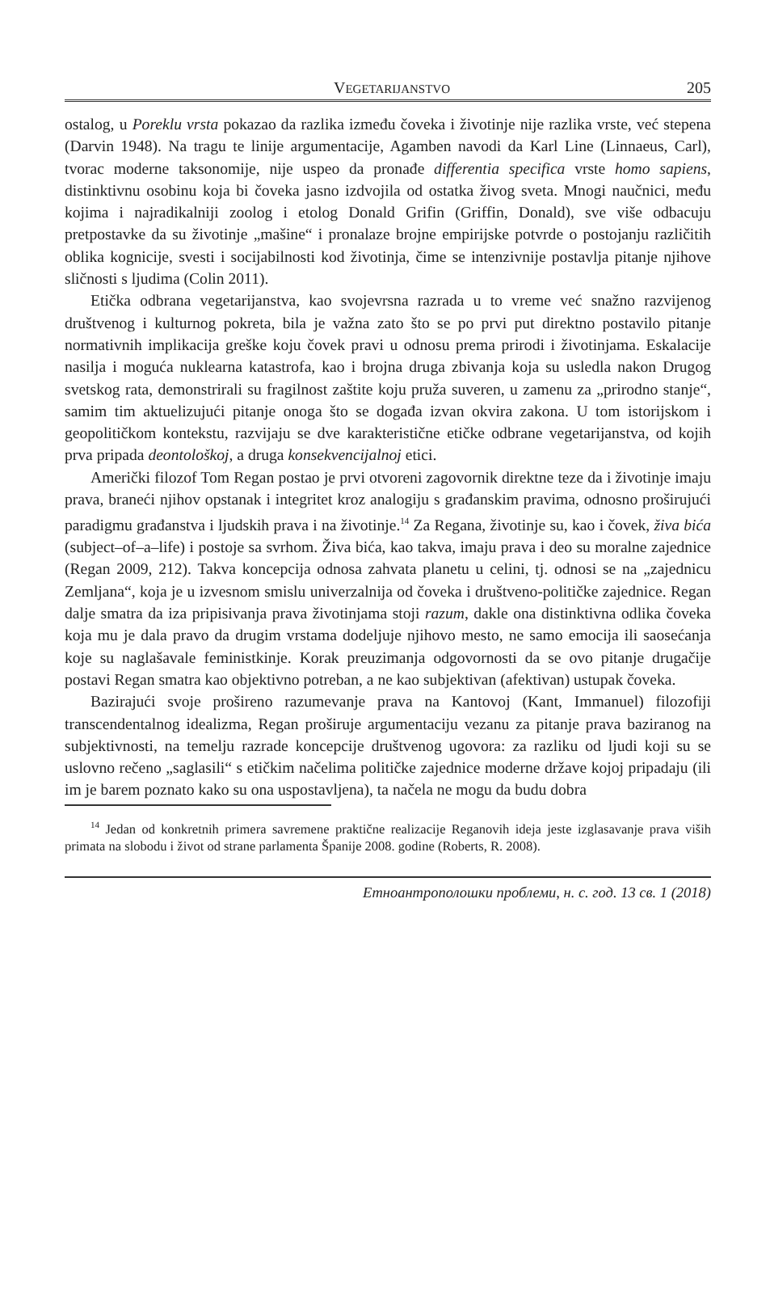VEGETARIJANSTVO 205
ostalog, u Poreklu vrsta pokazao da razlika između čoveka i životinje nije razlika vrste, već stepena (Darvin 1948). Na tragu te linije argumentacije, Agamben navodi da Karl Line (Linnaeus, Carl), tvorac moderne taksonomije, nije uspeo da pronađe differentia specifica vrste homo sapiens, distinktivnu osobinu koja bi čoveka jasno izdvojila od ostatka živog sveta. Mnogi naučnici, među kojima i najradikalniji zoolog i etolog Donald Grifin (Griffin, Donald), sve više odbacuju pretpostavke da su životinje „mašine“ i pronalaze brojne empirijske potvrde o postojanju različitih oblika kognicije, svesti i socijabilnosti kod životinja, čime se intenzivnije postavlja pitanje njihove sličnosti s ljudima (Colin 2011).
Etička odbrana vegetarijanstva, kao svojevrsna razrada u to vreme već snažno razvijenog društvenog i kulturnog pokreta, bila je važna zato što se po prvi put direktno postavilo pitanje normativnih implikacija greške koju čovek pravi u odnosu prema prirodi i životinjama. Eskalacije nasilja i moguća nuklearna katastrofa, kao i brojna druga zbivanja koja su usledla nakon Drugog svetskog rata, demonstrirali su fragilnost zaštite koju pruža suveren, u zamenu za „prirodno stanje“, samim tim aktuelizujući pitanje onoga što se događa izvan okvira zakona. U tom istorijskom i geopolitičkom kontekstu, razvijaju se dve karakteristične etičke odbrane vegetarijanstva, od kojih prva pripada deontološkoj, a druga konsekvencijalnoj etici.
Američki filozof Tom Regan postao je prvi otvoreni zagovornik direktne teze da i životinje imaju prava, braneći njihov opstanak i integritet kroz analogiju s građanskim pravima, odnosno proširujući paradigmu građanstva i ljudskih prava i na životinje.<sup>14</sup> Za Regana, životinje su, kao i čovek, živa bića (subject–of–a–life) i postoje sa svrhom. Živa bića, kao takva, imaju prava i deo su moralne zajednice (Regan 2009, 212). Takva koncepcija odnosa zahvata planetu u celini, tj. odnosi se na „zajednicu Zemljana“, koja je u izvesnom smislu univerzalnija od čoveka i društveno-političke zajednice. Regan dalje smatra da iza pripisivanja prava životinjama stoji razum, dakle ona distinktivna odlika čoveka koja mu je dala pravo da drugim vrstama dodeljuje njihovo mesto, ne samo emocija ili saosećanja koje su naglašavale feministkinje. Korak preuzimanja odgovornosti da se ovo pitanje drugačije postavi Regan smatra kao objektivno potreban, a ne kao subjektivan (afektivan) ustupak čoveka.
Bazirajući svoje prošireno razumevanje prava na Kantovoj (Kant, Immanuel) filozofiji transcendentalnog idealizma, Regan proširuje argumentaciju vezanu za pitanje prava baziranog na subjektivnosti, na temelju razrade koncepcije društvenog ugovora: za razliku od ljudi koji su se uslovno rečeno „saglasili“ s etičkim načelima političke zajednice moderne države kojoj pripadaju (ili im je barem poznato kako su ona uspostavljena), ta načela ne mogu da budu dobra
<sup>14</sup> Jedan od konkretnih primera savremene praktične realizacije Reganovih ideja jeste izglasavanje prava viših primata na slobodu i život od strane parlamenta Španije 2008. godine (Roberts, R. 2008).
Етноантрополошки проблеми, н. с. год. 13 св. 1 (2018)